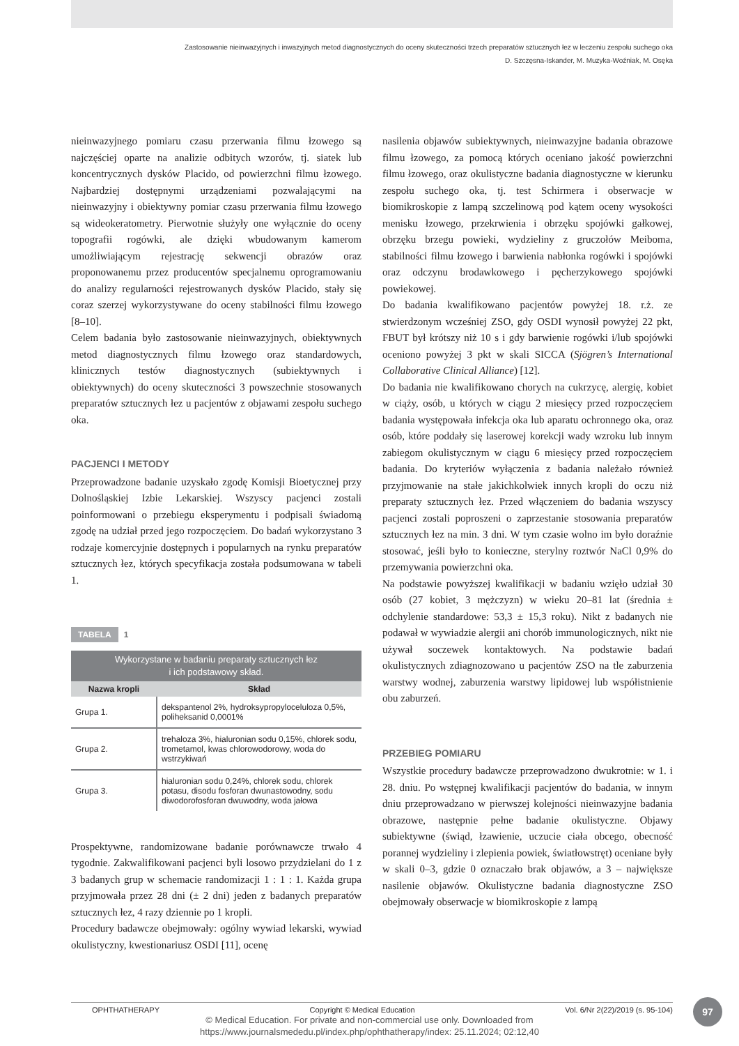Zastosowanie nieinwazyjnych i inwazyjnych metod diagnostycznych do oceny skuteczności trzech preparatów sztucznych łez w leczeniu zespołu suchego oka
D. Szczęsna-Iskander, M. Muzyka-Woźniak, M. Osęka
nieinwazyjnego pomiaru czasu przerwania filmu łzowego są najczęściej oparte na analizie odbitych wzorów, tj. siatek lub koncentrycznych dysków Placido, od powierzchni filmu łzowego. Najbardziej dostępnymi urządzeniami pozwalającymi na nieinwazyjny i obiektywny pomiar czasu przerwania filmu łzowego są wideokeratometry. Pierwotnie służyły one wyłącznie do oceny topografii rogówki, ale dzięki wbudowanym kamerom umożliwiającym rejestrację sekwencji obrazów oraz proponowanemu przez producentów specjalnemu oprogramowaniu do analizy regularności rejestrowanych dysków Placido, stały się coraz szerzej wykorzystywane do oceny stabilności filmu łzowego [8–10].
Celem badania było zastosowanie nieinwazyjnych, obiektywnych metod diagnostycznych filmu łzowego oraz standardowych, klinicznych testów diagnostycznych (subiektywnych i obiektywnych) do oceny skuteczności 3 powszechnie stosowanych preparatów sztucznych łez u pacjentów z objawami zespołu suchego oka.
PACJENCI I METODY
Przeprowadzone badanie uzyskało zgodę Komisji Bioetycznej przy Dolnośląskiej Izbie Lekarskiej. Wszyscy pacjenci zostali poinformowani o przebiegu eksperymentu i podpisali świadomą zgodę na udział przed jego rozpoczęciem. Do badań wykorzystano 3 rodzaje komercyjnie dostępnych i popularnych na rynku preparatów sztucznych łez, których specyfikacja została podsumowana w tabeli 1.
TABELA 1
| Wykorzystane w badaniu preparaty sztucznych łez i ich podstawowy skład. | |
| Nazwa kropli | Skład |
| Grupa 1. | dekspantenol 2%, hydroksypropyloceluloza 0,5%, poliheksanid 0,0001% |
| Grupa 2. | trehaloza 3%, hialuronian sodu 0,15%, chlorek sodu, trometamol, kwas chlorowodorowy, woda do wstrzykiwań |
| Grupa 3. | hialuronian sodu 0,24%, chlorek sodu, chlorek potasu, disodu fosforan dwunastowodny, sodu diwodorofosforan dwuwodny, woda jałowa |
Prospektywne, randomizowane badanie porównawcze trwało 4 tygodnie. Zakwalifikowani pacjenci byli losowo przydzielani do 1 z 3 badanych grup w schemacie randomizacji 1 : 1 : 1. Każda grupa przyjmowała przez 28 dni (± 2 dni) jeden z badanych preparatów sztucznych łez, 4 razy dziennie po 1 kropli.
Procedury badawcze obejmowały: ogólny wywiad lekarski, wywiad okulistyczny, kwestionariusz OSDI [11], ocenę
nasilenia objawów subiektywnych, nieinwazyjne badania obrazowe filmu łzowego, za pomocą których oceniano jakość powierzchni filmu łzowego, oraz okulistyczne badania diagnostyczne w kierunku zespołu suchego oka, tj. test Schirmera i obserwacje w biomikroskopie z lampą szczelinową pod kątem oceny wysokości menisku łzowego, przekrwienia i obrzęku spojówki gałkowej, obrzęku brzegu powieki, wydzieliny z gruczołów Meiboma, stabilności filmu łzowego i barwienia nabłonka rogówki i spojówki oraz odczynu brodawkowego i pęcherzykowego spojówki powiekowej.
Do badania kwalifikowano pacjentów powyżej 18. r.ż. ze stwierdzonym wcześniej ZSO, gdy OSDI wynosił powyżej 22 pkt, FBUT był krótszy niż 10 s i gdy barwienie rogówki i/lub spojówki oceniono powyżej 3 pkt w skali SICCA (Sjögren’s International Collaborative Clinical Alliance) [12].
Do badania nie kwalifikowano chorych na cukrzycę, alergię, kobiet w ciąży, osób, u których w ciągu 2 miesięcy przed rozpoczęciem badania występowała infekcja oka lub aparatu ochronnego oka, oraz osób, które poddały się laserowej korekcji wady wzroku lub innym zabiegom okulistycznym w ciągu 6 miesięcy przed rozpoczęciem badania. Do kryteriów wyłączenia z badania należało również przyjmowanie na stałe jakichkolwiek innych kropli do oczu niż preparaty sztucznych łez. Przed włączeniem do badania wszyscy pacjenci zostali poproszeni o zaprzestanie stosowania preparatów sztucznych łez na min. 3 dni. W tym czasie wolno im było doraźnie stosować, jeśli było to konieczne, sterylny roztwór NaCl 0,9% do przemywania powierzchni oka.
Na podstawie powyższej kwalifikacji w badaniu wzięło udział 30 osób (27 kobiet, 3 mężczyzn) w wieku 20–81 lat (średnia ± odchylenie standardowe: 53,3 ± 15,3 roku). Nikt z badanych nie podawał w wywiadzie alergii ani chorób immunologicznych, nikt nie używał soczewek kontaktowych. Na podstawie badań okulistycznych zdiagnozowano u pacjentów ZSO na tle zaburzenia warstwy wodnej, zaburzenia warstwy lipidowej lub współistnienie obu zaburzeń.
PRZEBIEG POMIARU
Wszystkie procedury badawcze przeprowadzono dwukrotnie: w 1. i 28. dniu. Po wstępnej kwalifikacji pacjentów do badania, w innym dniu przeprowadzano w pierwszej kolejności nieinwazyjne badania obrazowe, następnie pełne badanie okulistyczne. Objawy subiektywne (świąd, łzawienie, uczucie ciała obcego, obecność porannej wydzieliny i zlepienia powiek, światłowstręt) oceniane były w skali 0–3, gdzie 0 oznaczało brak objawów, a 3 – największe nasilenie objawów. Okulistyczne badania diagnostyczne ZSO obejmowały obserwacje w biomikroskopie z lampą
OPHTHATHERAPY Copyright © Medical Education Vol. 6/Nr 2(22)/2019 (s. 95-104)
97
© Medical Education. For private and non-commercial use only. Downloaded from
https://www.journalsmededu.pl/index.php/ophthatherapy/index: 25.11.2024; 02:12,40